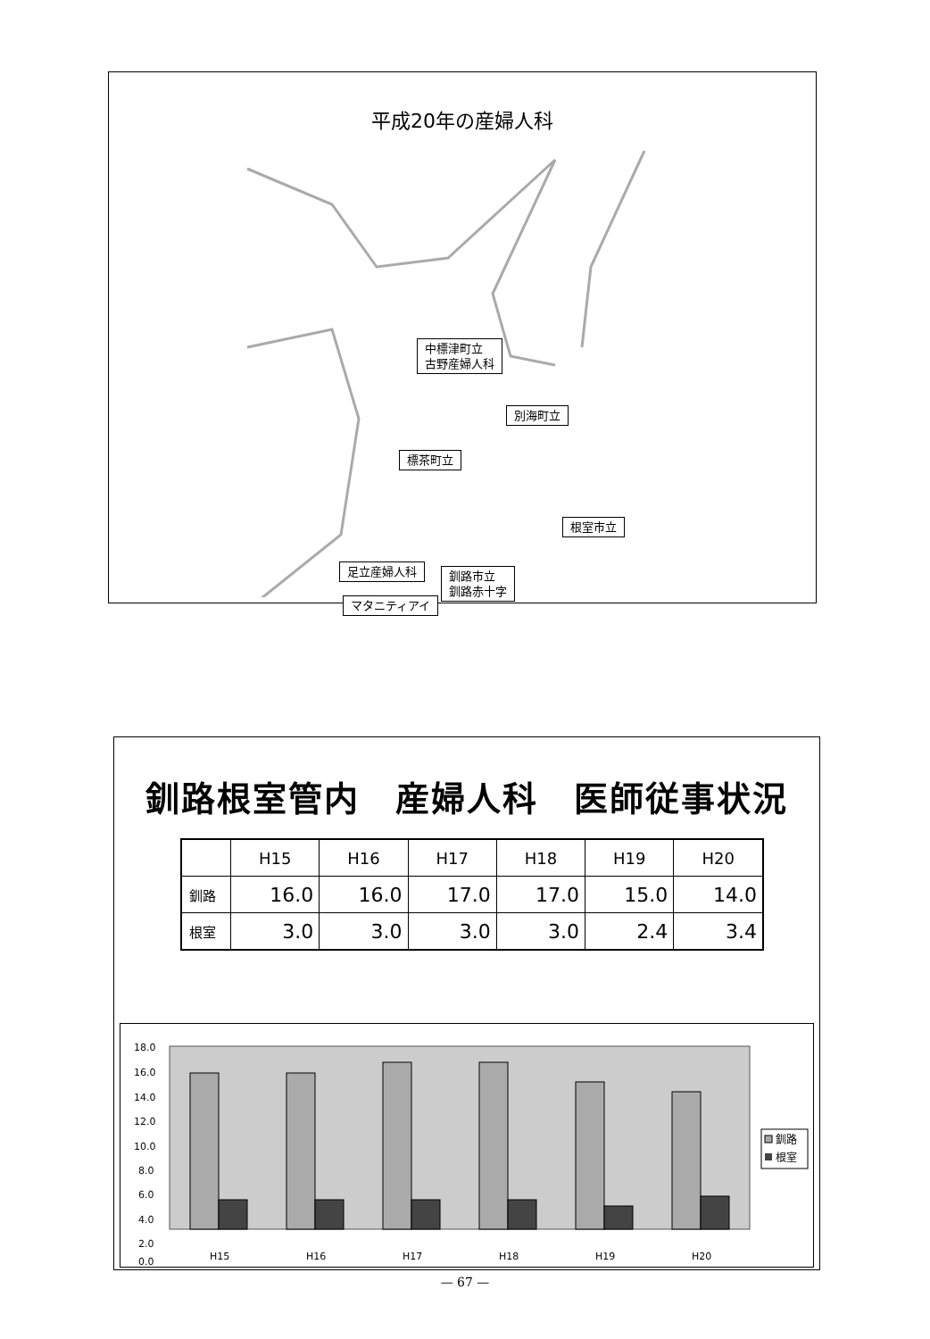平成20年の産婦人科
中標津町立
古野産婦人科
別海町立
標茶町立
根室市立
足立産婦人科
釧路市立
釧路赤十字
マタニティアイ
釧路根室管内　産婦人科　医師従事状況
| | H15 | H16 | H17 | H18 | H19 | H20 |
| --- | --- | --- | --- | --- | --- | --- |
| 釧路 | 16.0 | 16.0 | 17.0 | 17.0 | 15.0 | 14.0 |
| 根室 | 3.0 | 3.0 | 3.0 | 3.0 | 2.4 | 3.4 |
18.0
16.0
14.0
12.0
10.0
8.0
6.0
4.0
2.0
0.0
H15
H16
H17
H18
H19
H20
釧路
根室
— 67 —